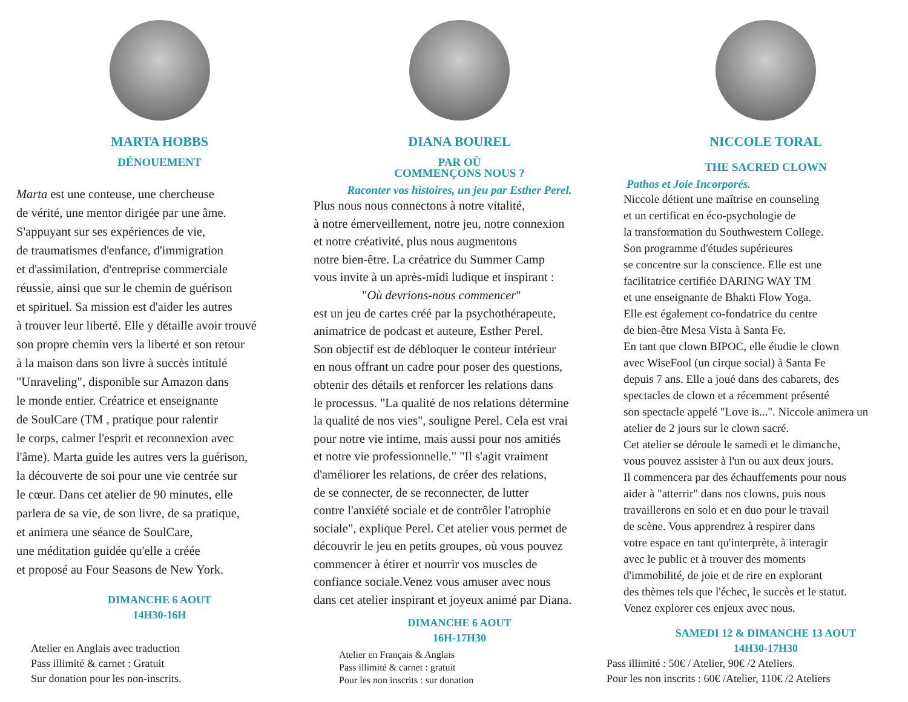MARTA HOBBS
DÉNOUEMENT
Marta est une conteuse, une chercheuse
de vérité, une mentor dirigée par une âme.
S'appuyant sur ses expériences de vie,
de traumatismes d'enfance, d'immigration
et d'assimilation, d'entreprise commerciale
réussie, ainsi que sur le chemin de guérison
et spirituel. Sa mission est d'aider les autres
à trouver leur liberté. Elle y détaille avoir trouvé
son propre chemin vers la liberté et son retour
à la maison dans son livre à succès intitulé
"Unraveling", disponible sur Amazon dans
le monde entier. Créatrice et enseignante
de SoulCare (TM , pratique pour ralentir
le corps, calmer l'esprit et reconnexion avec
l'âme). Marta guide les autres vers la guérison,
la découverte de soi pour une vie centrée sur
le cœur. Dans cet atelier de 90 minutes, elle
parlera de sa vie, de son livre, de sa pratique,
et animera une séance de SoulCare,
une méditation guidée qu'elle a créée
et proposé au Four Seasons de New York.
DIMANCHE 6 AOUT
14H30-16H
Atelier en Anglais avec traduction
Pass illimité & carnet : Gratuit
Sur donation pour les non-inscrits.
DIANA BOUREL
PAR OÙ
COMMENÇONS NOUS ?
Raconter vos histoires, un jeu par Esther Perel.
Plus nous nous connectons à notre vitalité,
à notre émerveillement, notre jeu, notre connexion
et notre créativité, plus nous augmentons
notre bien-être. La créatrice du Summer Camp
vous invite à un après-midi ludique et inspirant :
"Où devrions-nous commencer"
est un jeu de cartes créé par la psychothérapeute,
animatrice de podcast et auteure, Esther Perel.
Son objectif est de débloquer le conteur intérieur
en nous offrant un cadre pour poser des questions,
obtenir des détails et renforcer les relations dans
le processus. "La qualité de nos relations détermine
la qualité de nos vies", souligne Perel. Cela est vrai
pour notre vie intime, mais aussi pour nos amitiés
et notre vie professionnelle." "Il s'agit vraiment
d'améliorer les relations, de créer des relations,
de se connecter, de se reconnecter, de lutter
contre l'anxiété sociale et de contrôler l'atrophie
sociale", explique Perel. Cet atelier vous permet de
découvrir le jeu en petits groupes, où vous pouvez
commencer à étirer et nourrir vos muscles de
confiance sociale.Venez vous amuser avec nous
dans cet atelier inspirant et joyeux animé par Diana.
DIMANCHE 6 AOUT
16H-17H30
Atelier en Français & Anglais
Pass illimité & carnet : gratuit
Pour les non inscrits : sur donation
NICCOLE TORAL
THE SACRED CLOWN
Pathos et Joie Incorporés.
Niccole détient une maîtrise en counseling
et un certificat en éco-psychologie de
la transformation du Southwestern College.
Son programme d'études supérieures
se concentre sur la conscience. Elle est une
facilitatrice certifiée DARING WAY TM
et une enseignante de Bhakti Flow Yoga.
Elle est également co-fondatrice du centre
de bien-être Mesa Vista à Santa Fe.
En tant que clown BIPOC, elle étudie le clown
avec WiseFool (un cirque social) à Santa Fe
depuis 7 ans. Elle a joué dans des cabarets, des
spectacles de clown et a récemment présenté
son spectacle appelé "Love is...". Niccole animera un
atelier de 2 jours sur le clown sacré.
Cet atelier se déroule le samedi et le dimanche,
vous pouvez assister à l'un ou aux deux jours.
Il commencera par des échauffements pour nous
aider à "atterrir" dans nos clowns, puis nous
travaillerons en solo et en duo pour le travail
de scène. Vous apprendrez à respirer dans
votre espace en tant qu'interprète, à interagir
avec le public et à trouver des moments
d'immobilité, de joie et de rire en explorant
des thèmes tels que l'échec, le succès et le statut.
Venez explorer ces enjeux avec nous.
SAMEDI 12 & DIMANCHE 13 AOUT
14H30-17H30
Pass illimité : 50€ / Atelier, 90€ /2 Ateliers.
Pour les non inscrits : 60€ /Atelier, 110€ /2 Ateliers